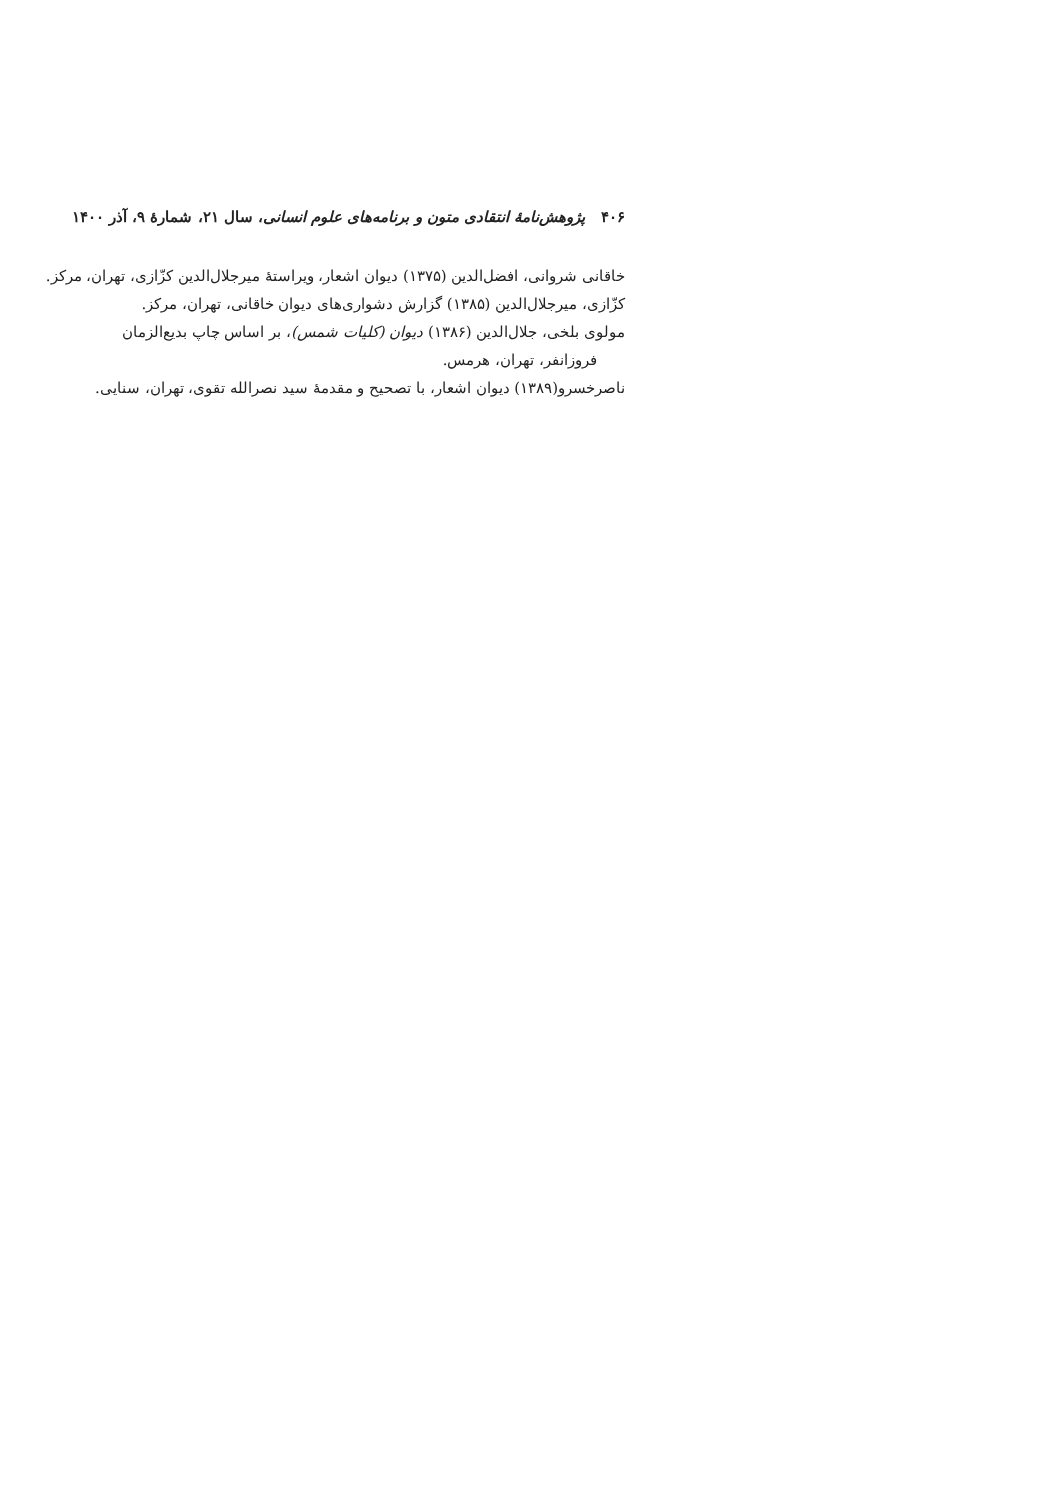۴۰۶ پژوهش‌نامهٔ انتقادی متون و برنامه‌های علوم انسانی، سال ۲۱، شمارهٔ ۹، آذر ۱۴۰۰
خاقانی شروانی، افضل‌الدین (۱۳۷۵) دیوان اشعار، ویراستهٔ میرجلال‌الدین کزّازی، تهران، مرکز.
کزّازی، میرجلال‌الدین (۱۳۸۵) گزارش دشواری‌های دیوان خاقانی، تهران، مرکز.
مولوی بلخی، جلال‌الدین (۱۳۸۶) دیوان (کلیات شمس)، بر اساس چاپ بدیع‌الزمان
فروزانفر، تهران، هرمس.
ناصرخسرو(۱۳۸۹) دیوان اشعار، با تصحیح و مقدمهٔ سید نصرالله تقوی، تهران، سنایی.